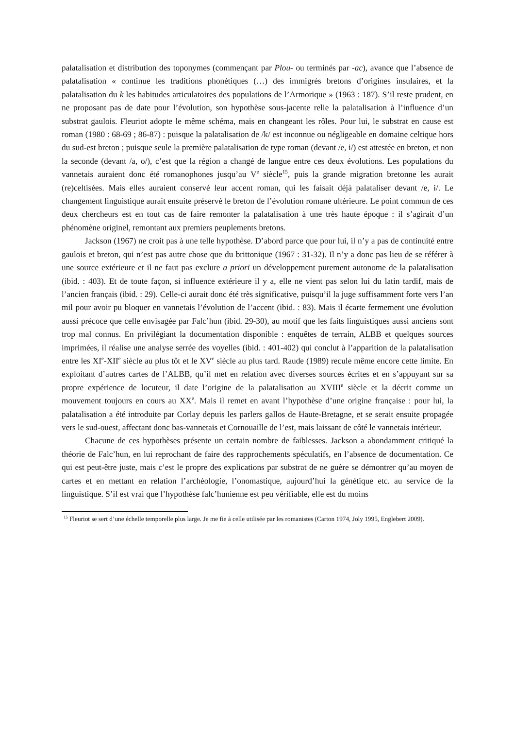palatalisation et distribution des toponymes (commençant par Plou- ou terminés par -ac), avance que l’absence de palatalisation « continue les traditions phonétiques (…) des immigrés bretons d’origines insulaires, et la palatalisation du k les habitudes articulatoires des populations de l’Armorique » (1963 : 187). S’il reste prudent, en ne proposant pas de date pour l’évolution, son hypothèse sous-jacente relie la palatalisation à l’influence d’un substrat gaulois. Fleuriot adopte le même schéma, mais en changeant les rôles. Pour lui, le substrat en cause est roman (1980 : 68-69 ; 86-87) : puisque la palatalisation de /k/ est inconnue ou négligeable en domaine celtique hors du sud-est breton ; puisque seule la première palatalisation de type roman (devant /e, i/) est attestée en breton, et non la seconde (devant /a, o/), c’est que la région a changé de langue entre ces deux évolutions. Les populations du vannetais auraient donc été romanophones jusqu’au V<sup>e</sup> siècle<sup>15</sup>, puis la grande migration bretonne les aurait (re)celtisées. Mais elles auraient conservé leur accent roman, qui les faisait déjà palataliser devant /e, i/. Le changement linguistique aurait ensuite préservé le breton de l’évolution romane ultérieure. Le point commun de ces deux chercheurs est en tout cas de faire remonter la palatalisation à une très haute époque : il s’agirait d’un phénomène originel, remontant aux premiers peuplements bretons.
Jackson (1967) ne croit pas à une telle hypothèse. D’abord parce que pour lui, il n’y a pas de continuité entre gaulois et breton, qui n’est pas autre chose que du brittonique (1967 : 31-32). Il n’y a donc pas lieu de se référer à une source extérieure et il ne faut pas exclure a priori un développement purement autonome de la palatalisation (ibid. : 403). Et de toute façon, si influence extérieure il y a, elle ne vient pas selon lui du latin tardif, mais de l’ancien français (ibid. : 29). Celle-ci aurait donc été très significative, puisqu’il la juge suffisamment forte vers l’an mil pour avoir pu bloquer en vannetais l’évolution de l’accent (ibid. : 83). Mais il écarte fermement une évolution aussi précoce que celle envisagée par Falc’hun (ibid. 29-30), au motif que les faits linguistiques aussi anciens sont trop mal connus. En privilégiant la documentation disponible : enquêtes de terrain, ALBB et quelques sources imprimées, il réalise une analyse serrée des voyelles (ibid. : 401-402) qui conclut à l’apparition de la palatalisation entre les XI<sup>e</sup>-XII<sup>e</sup> siècle au plus tôt et le XV<sup>e</sup> siècle au plus tard. Raude (1989) recule même encore cette limite. En exploitant d’autres cartes de l’ALBB, qu’il met en relation avec diverses sources écrites et en s’appuyant sur sa propre expérience de locuteur, il date l’origine de la palatalisation au XVIII<sup>e</sup> siècle et la décrit comme un mouvement toujours en cours au XX<sup>e</sup>. Mais il remet en avant l’hypothèse d’une origine française : pour lui, la palatalisation a été introduite par Corlay depuis les parlers gallos de Haute-Bretagne, et se serait ensuite propagée vers le sud-ouest, affectant donc bas-vannetais et Cornouaille de l’est, mais laissant de côté le vannetais intérieur.
Chacune de ces hypothèses présente un certain nombre de faiblesses. Jackson a abondamment critiqué la théorie de Falc’hun, en lui reprochant de faire des rapprochements spéculatifs, en l’absence de documentation. Ce qui est peut-être juste, mais c’est le propre des explications par substrat de ne guère se démontrer qu’au moyen de cartes et en mettant en relation l’archéologie, l’onomastique, aujourd’hui la génétique etc. au service de la linguistique. S’il est vrai que l’hypothèse falc’hunienne est peu vérifiable, elle est du moins
<sup>15</sup> Fleuriot se sert d’une échelle temporelle plus large. Je me fie à celle utilisée par les romanistes (Carton 1974, Joly 1995, Englebert 2009).